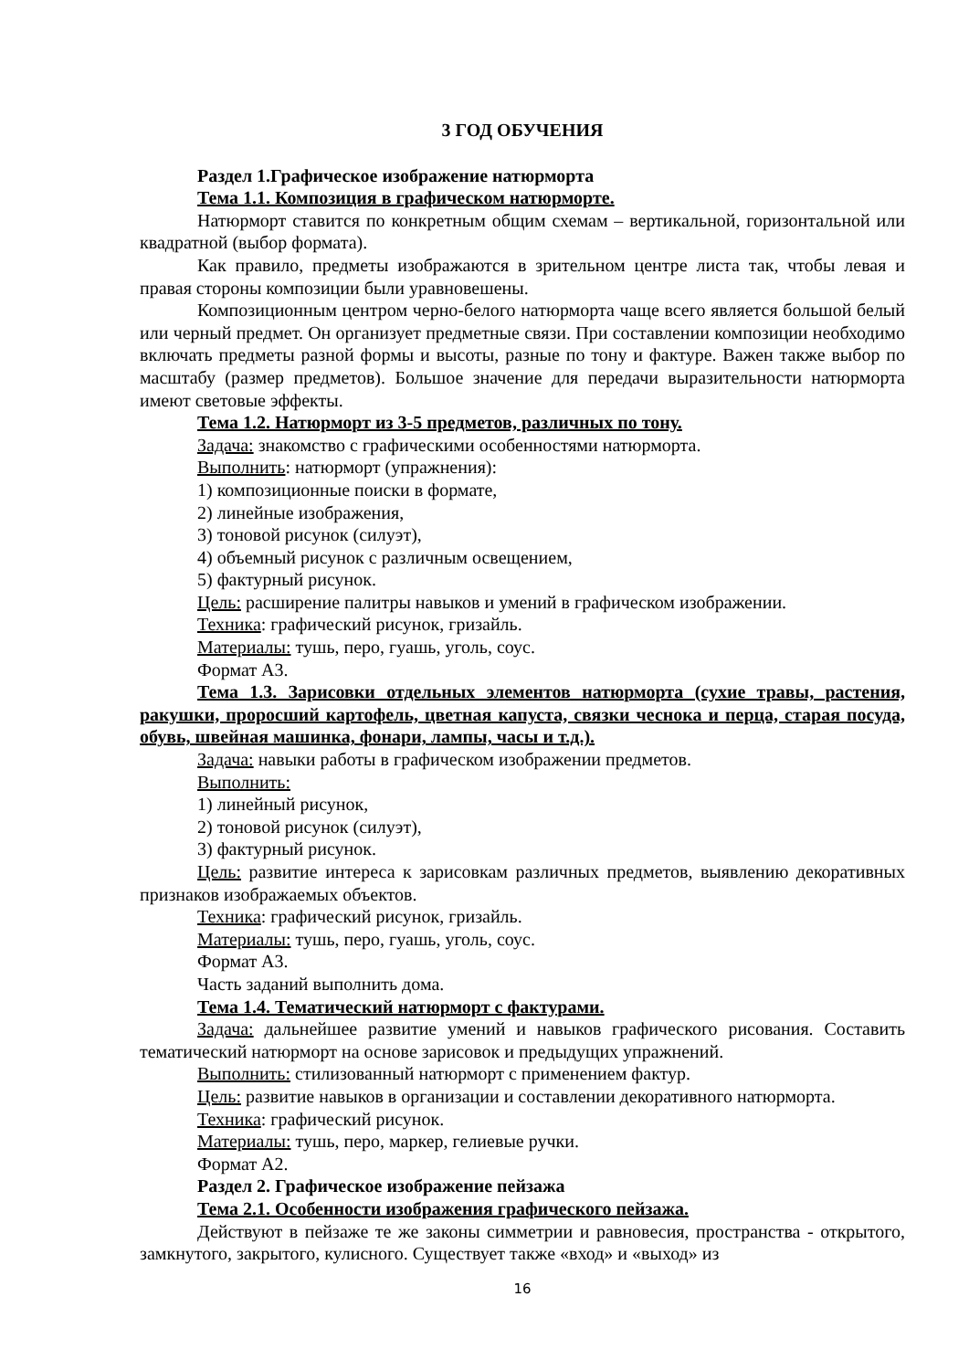3 ГОД ОБУЧЕНИЯ
Раздел 1.Графическое изображение натюрморта
Тема 1.1. Композиция в графическом натюрморте.
Натюрморт ставится по конкретным общим схемам – вертикальной, горизонтальной или квадратной (выбор формата).
Как правило, предметы изображаются в зрительном центре листа так, чтобы левая и правая стороны композиции были уравновешены.
Композиционным центром черно-белого натюрморта чаще всего является большой белый или черный предмет. Он организует предметные связи. При составлении композиции необходимо включать предметы разной формы и высоты, разные по тону и фактуре. Важен также выбор по масштабу (размер предметов). Большое значение для передачи выразительности натюрморта имеют световые эффекты.
Тема 1.2. Натюрморт из 3-5 предметов, различных по тону.
Задача: знакомство с графическими особенностями натюрморта.
Выполнить: натюрморт (упражнения):
1) композиционные поиски в формате,
2) линейные изображения,
3) тоновой рисунок (силуэт),
4) объемный рисунок с различным освещением,
5) фактурный рисунок.
Цель: расширение палитры навыков и умений в графическом изображении.
Техника: графический рисунок, гризайль.
Материалы: тушь, перо, гуашь, уголь, соус.
Формат А3.
Тема 1.3. Зарисовки отдельных элементов натюрморта (сухие травы, растения, ракушки, проросший картофель, цветная капуста, связки чеснока и перца, старая посуда, обувь, швейная машинка, фонари, лампы, часы и т.д.).
Задача: навыки работы в графическом изображении предметов.
Выполнить:
1) линейный рисунок,
2) тоновой рисунок (силуэт),
3) фактурный рисунок.
Цель: развитие интереса к зарисовкам различных предметов, выявлению декоративных признаков изображаемых объектов.
Техника: графический рисунок, гризайль.
Материалы: тушь, перо, гуашь, уголь, соус.
Формат А3.
Часть заданий выполнить дома.
Тема 1.4. Тематический натюрморт с фактурами.
Задача: дальнейшее развитие умений и навыков графического рисования. Составить тематический натюрморт на основе зарисовок и предыдущих упражнений.
Выполнить: стилизованный натюрморт с применением фактур.
Цель: развитие навыков в организации и составлении декоративного натюрморта.
Техника: графический рисунок.
Материалы: тушь, перо, маркер, гелиевые ручки.
Формат А2.
Раздел 2. Графическое изображение пейзажа
Тема 2.1. Особенности изображения графического пейзажа.
Действуют в пейзаже те же законы симметрии и равновесия, пространства - открытого, замкнутого, закрытого, кулисного. Существует также «вход» и «выход» из
16